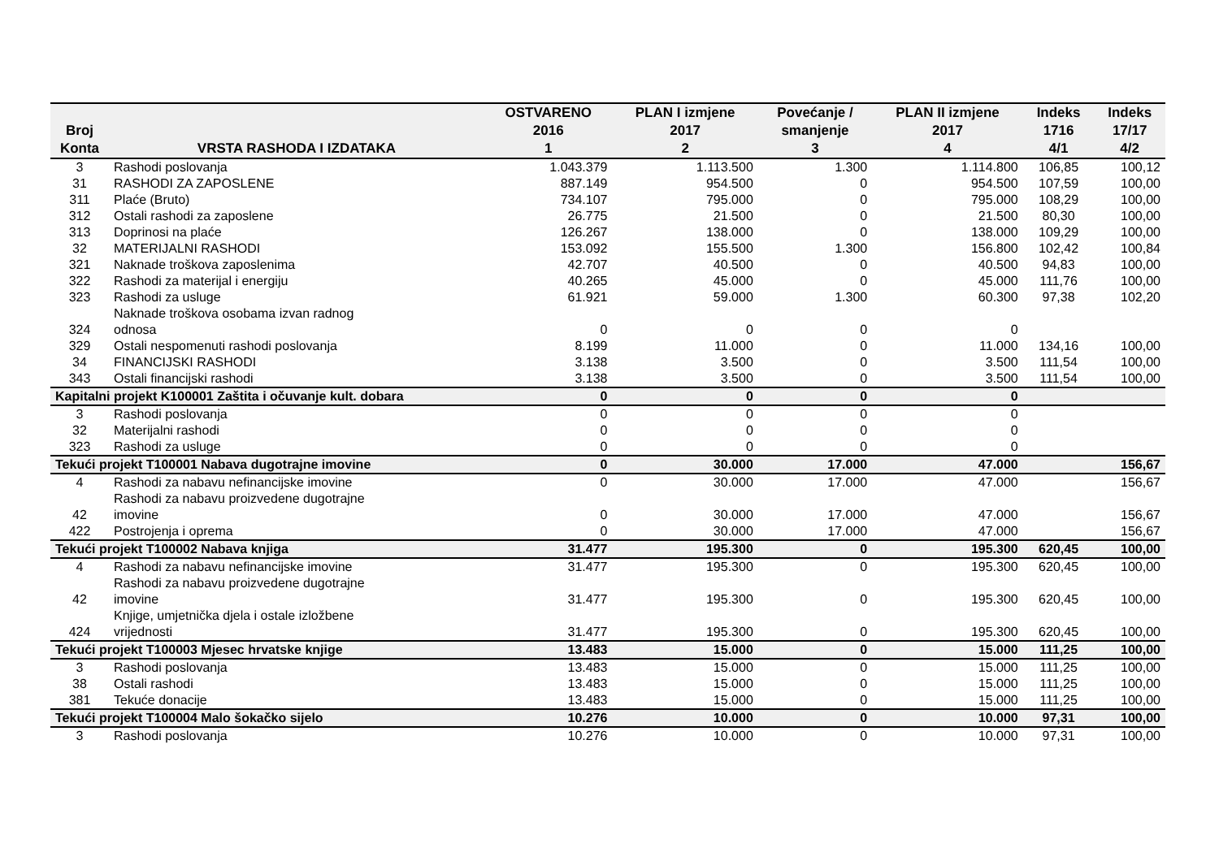| Broj Konta | VRSTA RASHODA I IZDATAKA | OSTVARENO 2016 1 | PLAN I izmjene 2017 2 | Povećanje / smanjenje 3 | PLAN II izmjene 2017 4 | Indeks 1716 4/1 | Indeks 17/17 4/2 |
| --- | --- | --- | --- | --- | --- | --- | --- |
| 3 | Rashodi poslovanja | 1.043.379 | 1.113.500 | 1.300 | 1.114.800 | 106,85 | 100,12 |
| 31 | RASHODI ZA ZAPOSLENE | 887.149 | 954.500 | 0 | 954.500 | 107,59 | 100,00 |
| 311 | Plaće (Bruto) | 734.107 | 795.000 | 0 | 795.000 | 108,29 | 100,00 |
| 312 | Ostali rashodi za zaposlene | 26.775 | 21.500 | 0 | 21.500 | 80,30 | 100,00 |
| 313 | Doprinosi na plaće | 126.267 | 138.000 | 0 | 138.000 | 109,29 | 100,00 |
| 32 | MATERIJALNI RASHODI | 153.092 | 155.500 | 1.300 | 156.800 | 102,42 | 100,84 |
| 321 | Naknade troškova zaposlenima | 42.707 | 40.500 | 0 | 40.500 | 94,83 | 100,00 |
| 322 | Rashodi za materijal i energiju | 40.265 | 45.000 | 0 | 45.000 | 111,76 | 100,00 |
| 323 | Rashodi za usluge | 61.921 | 59.000 | 1.300 | 60.300 | 97,38 | 102,20 |
| 324 | Naknade troškova osobama izvan radnog odnosa | 0 | 0 | 0 | 0 | | |
| 329 | Ostali nespomenuti rashodi poslovanja | 8.199 | 11.000 | 0 | 11.000 | 134,16 | 100,00 |
| 34 | FINANCIJSKI RASHODI | 3.138 | 3.500 | 0 | 3.500 | 111,54 | 100,00 |
| 343 | Ostali financijski rashodi | 3.138 | 3.500 | 0 | 3.500 | 111,54 | 100,00 |
| Kapitalni projekt K100001 Zaštita i očuvanje kult. dobara | | 0 | 0 | 0 | 0 | | |
| 3 | Rashodi poslovanja | 0 | 0 | 0 | 0 | | |
| 32 | Materijalni rashodi | 0 | 0 | 0 | 0 | | |
| 323 | Rashodi za usluge | 0 | 0 | 0 | 0 | | |
| Tekući projekt T100001 Nabava dugotrajne imovine | | 0 | 30.000 | 17.000 | 47.000 | | 156,67 |
| 4 | Rashodi za nabavu nefinancijske imovine | 0 | 30.000 | 17.000 | 47.000 | | 156,67 |
| 42 | Rashodi za nabavu proizvedene dugotrajne imovine | 0 | 30.000 | 17.000 | 47.000 | | 156,67 |
| 422 | Postrojenja i oprema | 0 | 30.000 | 17.000 | 47.000 | | 156,67 |
| Tekući projekt T100002 Nabava knjiga | | 31.477 | 195.300 | 0 | 195.300 | 620,45 | 100,00 |
| 4 | Rashodi za nabavu nefinancijske imovine | 31.477 | 195.300 | 0 | 195.300 | 620,45 | 100,00 |
| 42 | Rashodi za nabavu proizvedene dugotrajne imovine | 31.477 | 195.300 | 0 | 195.300 | 620,45 | 100,00 |
| 424 | Knjige, umjetnička djela i ostale izložbene vrijednosti | 31.477 | 195.300 | 0 | 195.300 | 620,45 | 100,00 |
| Tekući projekt T100003 Mjesec hrvatske knjige | | 13.483 | 15.000 | 0 | 15.000 | 111,25 | 100,00 |
| 3 | Rashodi poslovanja | 13.483 | 15.000 | 0 | 15.000 | 111,25 | 100,00 |
| 38 | Ostali rashodi | 13.483 | 15.000 | 0 | 15.000 | 111,25 | 100,00 |
| 381 | Tekuće donacije | 13.483 | 15.000 | 0 | 15.000 | 111,25 | 100,00 |
| Tekući projekt T100004 Malo šokačko sijelo | | 10.276 | 10.000 | 0 | 10.000 | 97,31 | 100,00 |
| 3 | Rashodi poslovanja | 10.276 | 10.000 | 0 | 10.000 | 97,31 | 100,00 |